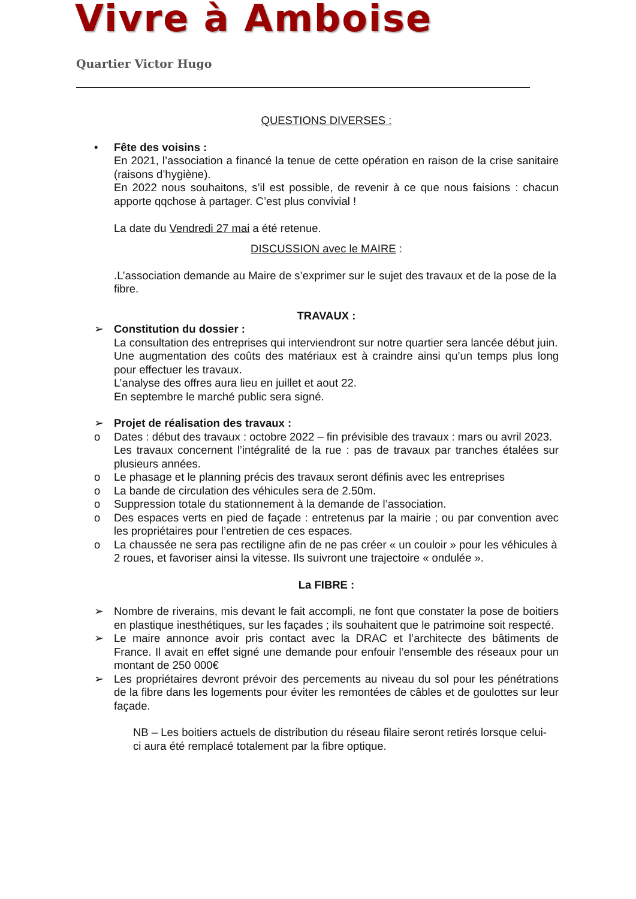Vivre à Amboise
Quartier Victor Hugo
QUESTIONS DIVERSES :
• Fête des voisins :
En 2021, l’association a financé la tenue de cette opération en raison de la crise sanitaire (raisons d’hygiène).
En 2022 nous souhaitons, s’il est possible, de revenir à ce que nous faisions : chacun apporte qqchose à partager. C’est plus convivial !
La date du Vendredi 27 mai a été retenue.
DISCUSSION avec le MAIRE :
.L’association demande au Maire de s’exprimer sur le sujet des travaux et de la pose de la fibre.
TRAVAUX :
➢ Constitution du dossier :
La consultation des entreprises qui interviendront sur notre quartier sera lancée début juin.
Une augmentation des coûts des matériaux est à craindre ainsi qu’un temps plus long pour effectuer les travaux.
L’analyse des offres aura lieu en juillet et aout 22.
En septembre le marché public sera signé.
➢ Projet de réalisation des travaux :
o Dates : début des travaux : octobre 2022 – fin prévisible des travaux : mars ou avril 2023.
Les travaux concernent l’intégralité de la rue : pas de travaux par tranches étalées sur plusieurs années.
o Le phasage et le planning précis des travaux seront définis avec les entreprises
o La bande de circulation des véhicules sera de 2.50m.
o Suppression totale du stationnement à la demande de l’association.
o Des espaces verts en pied de façade : entretenus par la mairie ; ou par convention avec les propriétaires pour l’entretien de ces espaces.
o La chaussée ne sera pas rectiligne afin de ne pas créer « un couloir » pour les véhicules à 2 roues, et favoriser ainsi la vitesse. Ils suivront une trajectoire « ondulée ».
La FIBRE :
➢ Nombre de riverains, mis devant le fait accompli, ne font que constater la pose de boitiers en plastique inesthétiques, sur les façades ; ils souhaitent que le patrimoine soit respecté.
➢ Le maire annonce avoir pris contact avec la DRAC et l’architecte des bâtiments de France. Il avait en effet signé une demande pour enfouir l’ensemble des réseaux pour un montant de 250 000€
➢ Les propriétaires devront prévoir des percements au niveau du sol pour les pénétrations de la fibre dans les logements pour éviter les remontées de câbles et de goulottes sur leur façade.
NB – Les boitiers actuels de distribution du réseau filaire seront retirés lorsque celui-ci aura été remplacé totalement par la fibre optique.